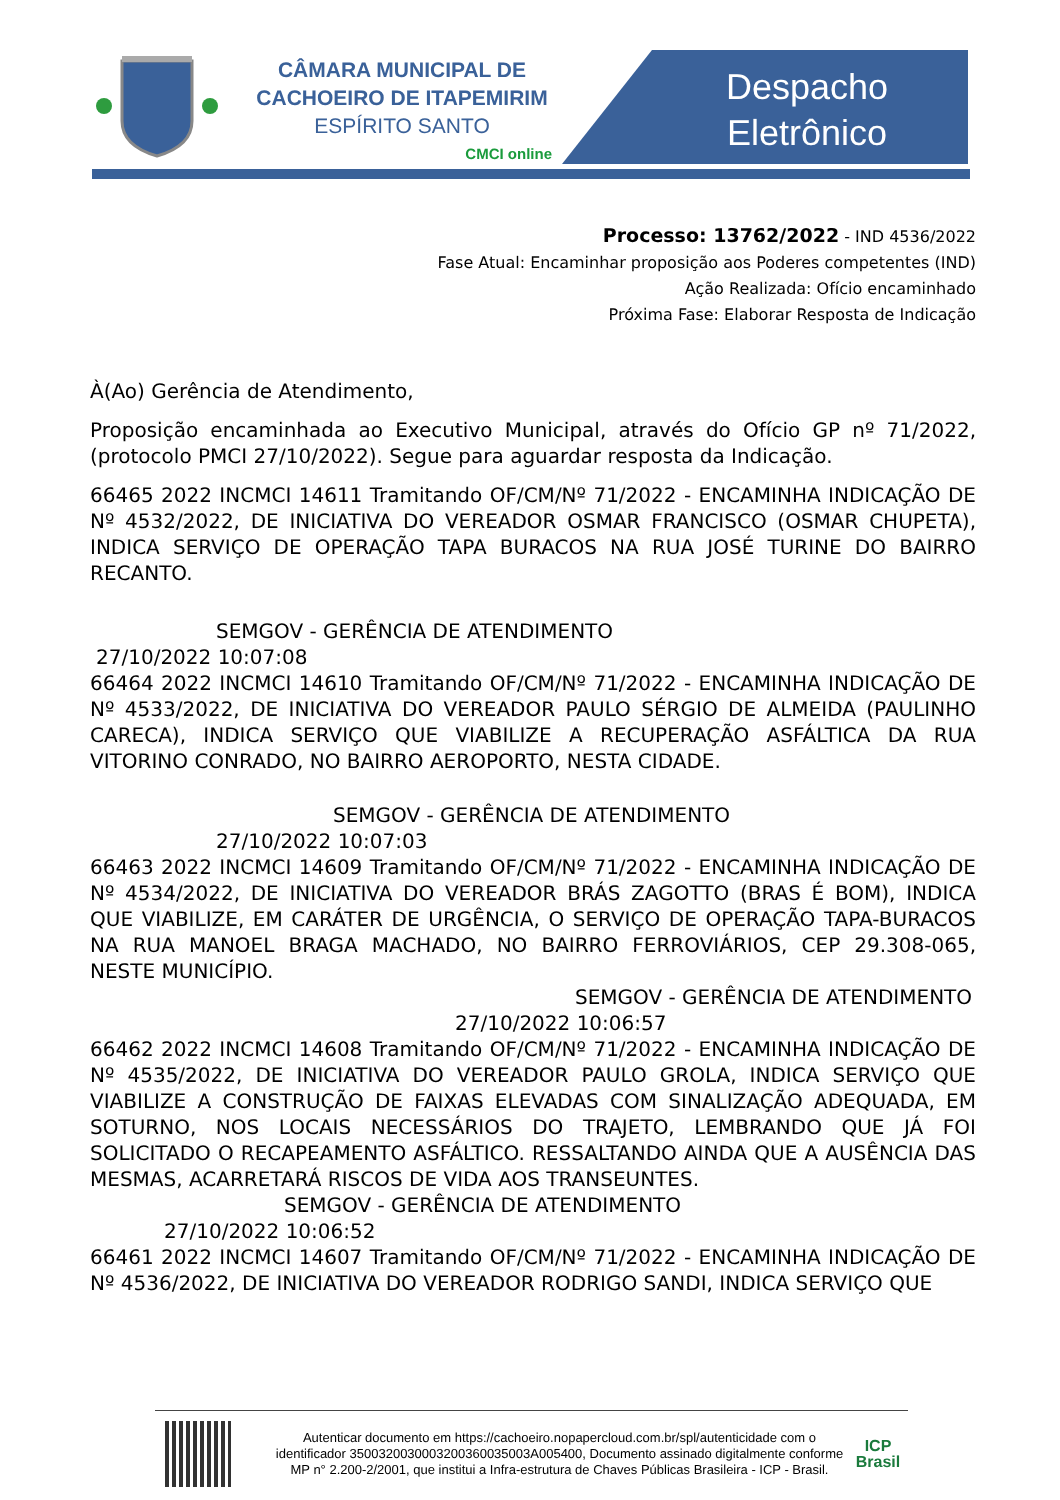CÂMARA MUNICIPAL DE
CACHOEIRO DE ITAPEMIRIM
ESPÍRITO SANTO
CMCI online
Despacho Eletrônico
Processo: 13762/2022 - IND 4536/2022
Fase Atual: Encaminhar proposição aos Poderes competentes (IND)
Ação Realizada: Ofício encaminhado
Próxima Fase: Elaborar Resposta de Indicação
À(Ao) Gerência de Atendimento,
Proposição encaminhada ao Executivo Municipal, através do Ofício GP nº 71/2022, (protocolo PMCI 27/10/2022). Segue para aguardar resposta da Indicação.
66465 2022 INCMCI 14611 Tramitando OF/CM/Nº 71/2022 - ENCAMINHA INDICAÇÃO DE Nº 4532/2022, DE INICIATIVA DO VEREADOR OSMAR FRANCISCO (OSMAR CHUPETA), INDICA SERVIÇO DE OPERAÇÃO TAPA BURACOS NA RUA JOSÉ TURINE DO BAIRRO RECANTO.
SEMGOV - GERÊNCIA DE ATENDIMENTO
27/10/2022 10:07:08
66464 2022 INCMCI 14610 Tramitando OF/CM/Nº 71/2022 - ENCAMINHA INDICAÇÃO DE Nº 4533/2022, DE INICIATIVA DO VEREADOR PAULO SÉRGIO DE ALMEIDA (PAULINHO CARECA), INDICA SERVIÇO QUE VIABILIZE A RECUPERAÇÃO ASFÁLTICA DA RUA VITORINO CONRADO, NO BAIRRO AEROPORTO, NESTA CIDADE.
SEMGOV - GERÊNCIA DE ATENDIMENTO
27/10/2022 10:07:03
66463 2022 INCMCI 14609 Tramitando OF/CM/Nº 71/2022 - ENCAMINHA INDICAÇÃO DE Nº 4534/2022, DE INICIATIVA DO VEREADOR BRÁS ZAGOTTO (BRAS É BOM), INDICA QUE VIABILIZE, EM CARÁTER DE URGÊNCIA, O SERVIÇO DE OPERAÇÃO TAPA-BURACOS NA RUA MANOEL BRAGA MACHADO, NO BAIRRO FERROVIÁRIOS, CEP 29.308-065, NESTE MUNICÍPIO.
SEMGOV - GERÊNCIA DE ATENDIMENTO
27/10/2022 10:06:57
66462 2022 INCMCI 14608 Tramitando OF/CM/Nº 71/2022 - ENCAMINHA INDICAÇÃO DE Nº 4535/2022, DE INICIATIVA DO VEREADOR PAULO GROLA, INDICA SERVIÇO QUE VIABILIZE A CONSTRUÇÃO DE FAIXAS ELEVADAS COM SINALIZAÇÃO ADEQUADA, EM SOTURNO, NOS LOCAIS NECESSÁRIOS DO TRAJETO, LEMBRANDO QUE JÁ FOI SOLICITADO O RECAPEAMENTO ASFÁLTICO. RESSALTANDO AINDA QUE A AUSÊNCIA DAS MESMAS, ACARRETARÁ RISCOS DE VIDA AOS TRANSEUNTES.
SEMGOV - GERÊNCIA DE ATENDIMENTO
27/10/2022 10:06:52
66461 2022 INCMCI 14607 Tramitando OF/CM/Nº 71/2022 - ENCAMINHA INDICAÇÃO DE Nº 4536/2022, DE INICIATIVA DO VEREADOR RODRIGO SANDI, INDICA SERVIÇO QUE
Autenticar documento em https://cachoeiro.nopapercloud.com.br/spl/autenticidade com o identificador 3500320030003200360035003A005400, Documento assinado digitalmente conforme MP n° 2.200-2/2001, que institui a Infra-estrutura de Chaves Públicas Brasileira - ICP - Brasil.
ICP
Brasil